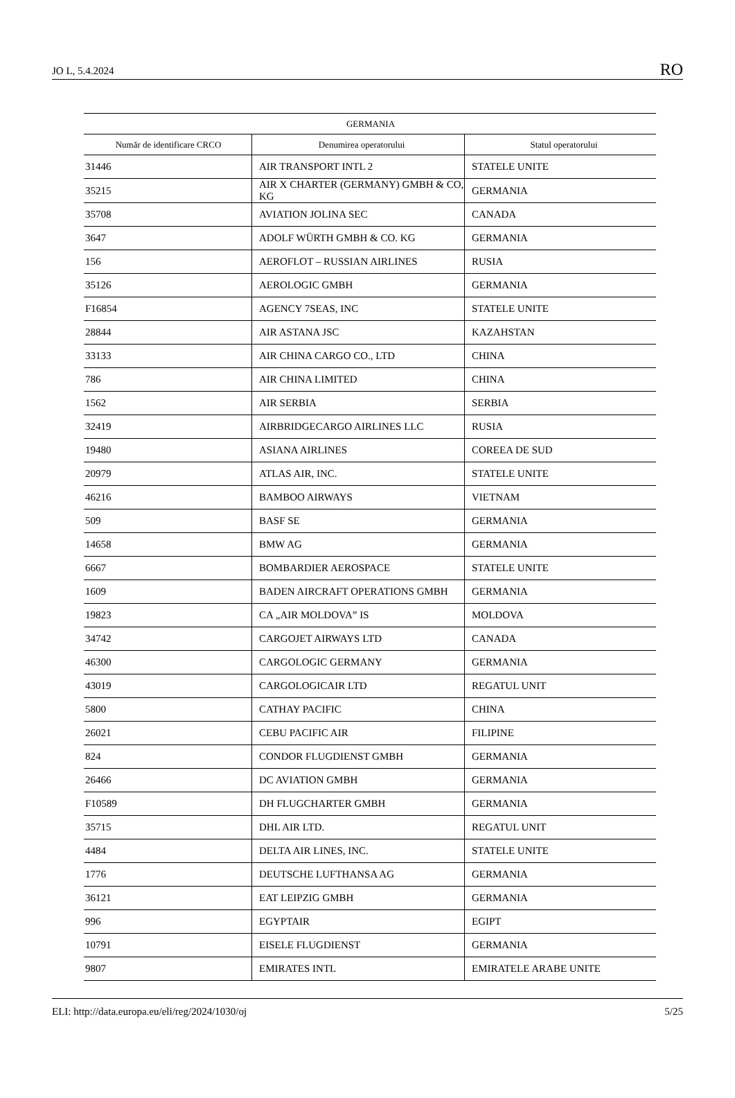JO L, 5.4.2024 RO
| GERMANIA | | |
| --- | --- | --- |
| Număr de identificare CRCO | Denumirea operatorului | Statul operatorului |
| 31446 | AIR TRANSPORT INTL 2 | STATELE UNITE |
| 35215 | AIR X CHARTER (GERMANY) GMBH & CO, KG | GERMANIA |
| 35708 | AVIATION JOLINA SEC | CANADA |
| 3647 | ADOLF WÜRTH GMBH & CO. KG | GERMANIA |
| 156 | AEROFLOT – RUSSIAN AIRLINES | RUSIA |
| 35126 | AEROLOGIC GMBH | GERMANIA |
| F16854 | AGENCY 7SEAS, INC | STATELE UNITE |
| 28844 | AIR ASTANA JSC | KAZAHSTAN |
| 33133 | AIR CHINA CARGO CO., LTD | CHINA |
| 786 | AIR CHINA LIMITED | CHINA |
| 1562 | AIR SERBIA | SERBIA |
| 32419 | AIRBRIDGECARGO AIRLINES LLC | RUSIA |
| 19480 | ASIANA AIRLINES | COREEA DE SUD |
| 20979 | ATLAS AIR, INC. | STATELE UNITE |
| 46216 | BAMBOO AIRWAYS | VIETNAM |
| 509 | BASF SE | GERMANIA |
| 14658 | BMW AG | GERMANIA |
| 6667 | BOMBARDIER AEROSPACE | STATELE UNITE |
| 1609 | BADEN AIRCRAFT OPERATIONS GMBH | GERMANIA |
| 19823 | CA „AIR MOLDOVA” IS | MOLDOVA |
| 34742 | CARGOJET AIRWAYS LTD | CANADA |
| 46300 | CARGOLOGIC GERMANY | GERMANIA |
| 43019 | CARGOLOGICAIR LTD | REGATUL UNIT |
| 5800 | CATHAY PACIFIC | CHINA |
| 26021 | CEBU PACIFIC AIR | FILIPINE |
| 824 | CONDOR FLUGDIENST GMBH | GERMANIA |
| 26466 | DC AVIATION GMBH | GERMANIA |
| F10589 | DH FLUGCHARTER GMBH | GERMANIA |
| 35715 | DHL AIR LTD. | REGATUL UNIT |
| 4484 | DELTA AIR LINES, INC. | STATELE UNITE |
| 1776 | DEUTSCHE LUFTHANSA AG | GERMANIA |
| 36121 | EAT LEIPZIG GMBH | GERMANIA |
| 996 | EGYPTAIR | EGIPT |
| 10791 | EISELE FLUGDIENST | GERMANIA |
| 9807 | EMIRATES INTL | EMIRATELE ARABE UNITE |
ELI: http://data.europa.eu/eli/reg/2024/1030/oj 5/25